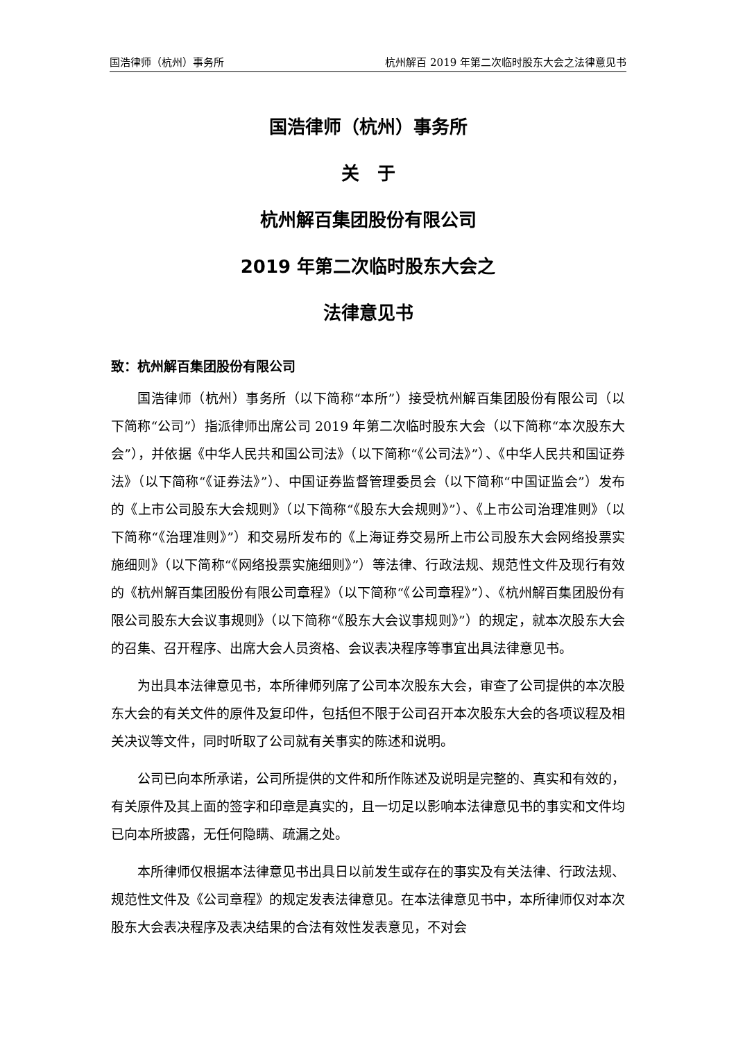国浩律师（杭州）事务所 杭州解百 2019 年第二次临时股东大会之法律意见书
国浩律师（杭州）事务所
关　于
杭州解百集团股份有限公司
2019 年第二次临时股东大会之
法律意见书
致：杭州解百集团股份有限公司
国浩律师（杭州）事务所（以下简称“本所”）接受杭州解百集团股份有限公司（以下简称“公司”）指派律师出席公司 2019 年第二次临时股东大会（以下简称“本次股东大会”），并依据《中华人民共和国公司法》（以下简称“《公司法》”）、《中华人民共和国证券法》（以下简称“《证券法》”）、中国证券监督管理委员会（以下简称“中国证监会”）发布的《上市公司股东大会规则》（以下简称“《股东大会规则》”）、《上市公司治理准则》（以下简称“《治理准则》”）和交易所发布的《上海证券交易所上市公司股东大会网络投票实施细则》（以下简称“《网络投票实施细则》”）等法律、行政法规、规范性文件及现行有效的《杭州解百集团股份有限公司章程》（以下简称“《公司章程》”）、《杭州解百集团股份有限公司股东大会议事规则》（以下简称“《股东大会议事规则》”）的规定，就本次股东大会的召集、召开程序、出席大会人员资格、会议表决程序等事宜出具法律意见书。
为出具本法律意见书，本所律师列席了公司本次股东大会，审查了公司提供的本次股东大会的有关文件的原件及复印件，包括但不限于公司召开本次股东大会的各项议程及相关决议等文件，同时听取了公司就有关事实的陈述和说明。
公司已向本所承诺，公司所提供的文件和所作陈述及说明是完整的、真实和有效的，有关原件及其上面的签字和印章是真实的，且一切足以影响本法律意见书的事实和文件均已向本所披露，无任何隐瞒、疏漏之处。
本所律师仅根据本法律意见书出具日以前发生或存在的事实及有关法律、行政法规、规范性文件及《公司章程》的规定发表法律意见。在本法律意见书中，本所律师仅对本次股东大会表决程序及表决结果的合法有效性发表意见，不对会